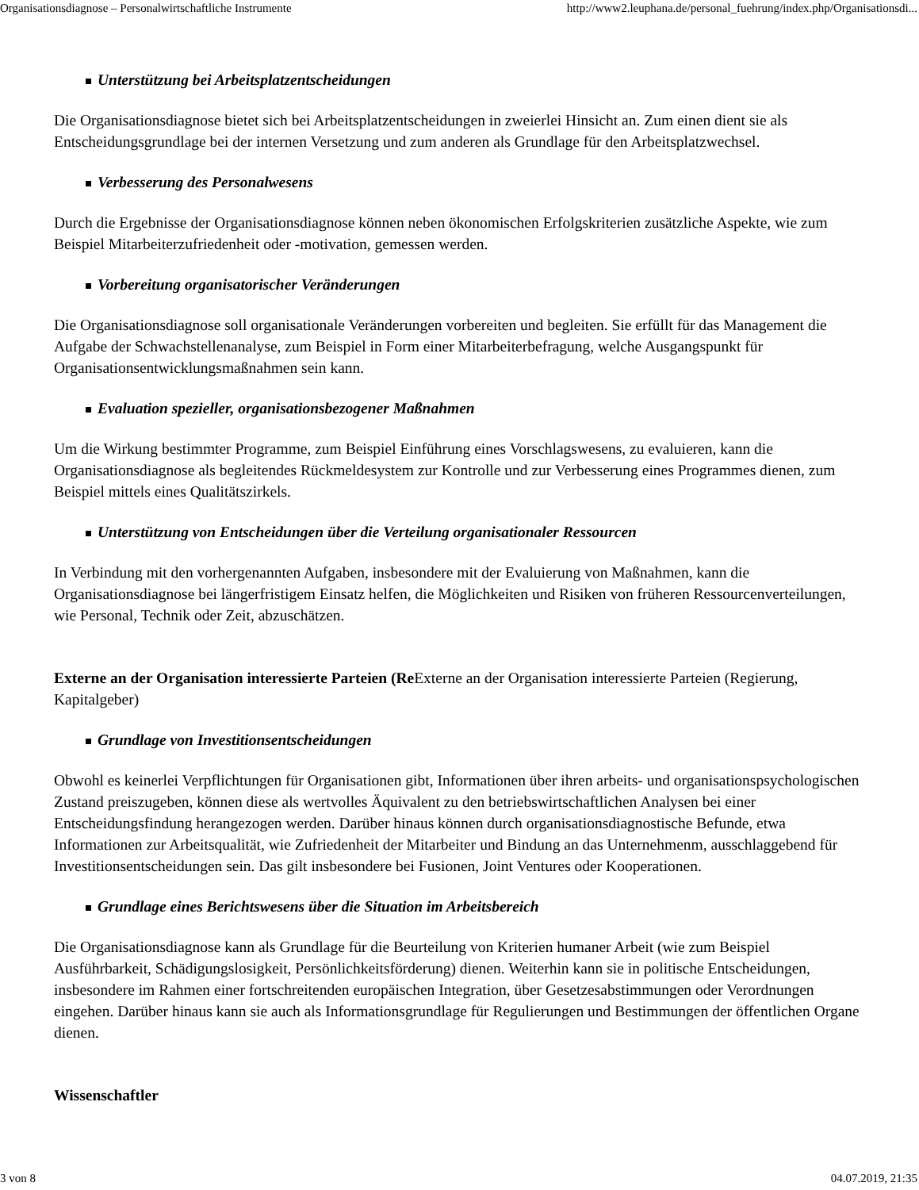Organisationsdiagnose – Personalwirtschaftliche Instrumente http://www2.leuphana.de/personal_fuehrung/index.php/Organisationsdi...
Unterstützung bei Arbeitsplatzentscheidungen
Die Organisationsdiagnose bietet sich bei Arbeitsplatzentscheidungen in zweierlei Hinsicht an. Zum einen dient sie als Entscheidungsgrundlage bei der internen Versetzung und zum anderen als Grundlage für den Arbeitsplatzwechsel.
Verbesserung des Personalwesens
Durch die Ergebnisse der Organisationsdiagnose können neben ökonomischen Erfolgskriterien zusätzliche Aspekte, wie zum Beispiel Mitarbeiterzufriedenheit oder -motivation, gemessen werden.
Vorbereitung organisatorischer Veränderungen
Die Organisationsdiagnose soll organisationale Veränderungen vorbereiten und begleiten. Sie erfüllt für das Management die Aufgabe der Schwachstellenanalyse, zum Beispiel in Form einer Mitarbeiterbefragung, welche Ausgangspunkt für Organisationsentwicklungsmaßnahmen sein kann.
Evaluation spezieller, organisationsbezogener Maßnahmen
Um die Wirkung bestimmter Programme, zum Beispiel Einführung eines Vorschlagswesens, zu evaluieren, kann die Organisationsdiagnose als begleitendes Rückmeldesystem zur Kontrolle und zur Verbesserung eines Programmes dienen, zum Beispiel mittels eines Qualitätszirkels.
Unterstützung von Entscheidungen über die Verteilung organisationaler Ressourcen
In Verbindung mit den vorhergenannten Aufgaben, insbesondere mit der Evaluierung von Maßnahmen, kann die Organisationsdiagnose bei längerfristigem Einsatz helfen, die Möglichkeiten und Risiken von früheren Ressourcenverteilungen, wie Personal, Technik oder Zeit, abzuschätzen.
Externe an der Organisation interessierte Parteien (Re Externe an der Organisation interessierte Parteien (Regierung, Kapitalgeber)
Grundlage von Investitionsentscheidungen
Obwohl es keinerlei Verpflichtungen für Organisationen gibt, Informationen über ihren arbeits- und organisationspsychologischen Zustand preiszugeben, können diese als wertvolles Äquivalent zu den betriebswirtschaftlichen Analysen bei einer Entscheidungsfindung herangezogen werden. Darüber hinaus können durch organisationsdiagnostische Befunde, etwa Informationen zur Arbeitsqualität, wie Zufriedenheit der Mitarbeiter und Bindung an das Unternehmenm, ausschlaggebend für Investitionsentscheidungen sein. Das gilt insbesondere bei Fusionen, Joint Ventures oder Kooperationen.
Grundlage eines Berichtswesens über die Situation im Arbeitsbereich
Die Organisationsdiagnose kann als Grundlage für die Beurteilung von Kriterien humaner Arbeit (wie zum Beispiel Ausführbarkeit, Schädigungslosigkeit, Persönlichkeitsförderung) dienen. Weiterhin kann sie in politische Entscheidungen, insbesondere im Rahmen einer fortschreitenden europäischen Integration, über Gesetzesabstimmungen oder Verordnungen eingehen. Darüber hinaus kann sie auch als Informationsgrundlage für Regulierungen und Bestimmungen der öffentlichen Organe dienen.
Wissenschaftler
3 von 8 04.07.2019, 21:35